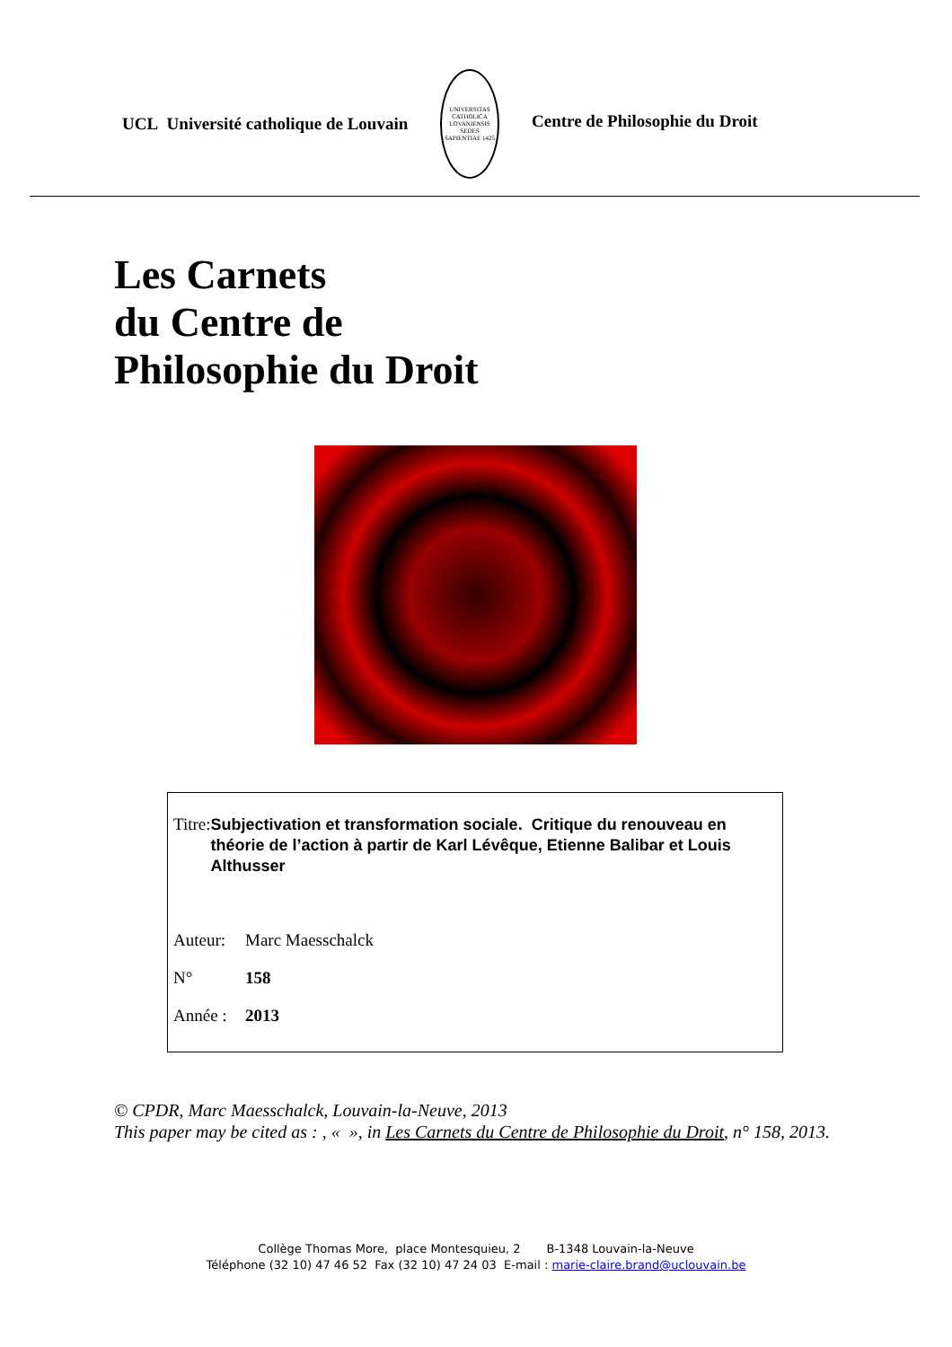UCL Université catholique de Louvain
UNIVERSITAS CATHOLICA LOVANIENSIS SEDES SAPIENTIAE 1425
Centre de Philosophie du Droit
Les Carnets
du Centre de
Philosophie du Droit
Titre:
Subjectivation et transformation sociale. Critique du renouveau en théorie de l’action à partir de Karl Lévêque, Etienne Balibar et Louis Althusser
Auteur: Marc Maesschalck
N° 158
Année : 2013
© CPDR, Marc Maesschalck, Louvain-la-Neuve, 2013
This paper may be cited as : , « », in Les Carnets du Centre de Philosophie du Droit, n° 158, 2013.
Collège Thomas More, place Montesquieu, 2 B-1348 Louvain-la-Neuve
Téléphone (32 10) 47 46 52 Fax (32 10) 47 24 03 E-mail : marie-claire.brand@uclouvain.be